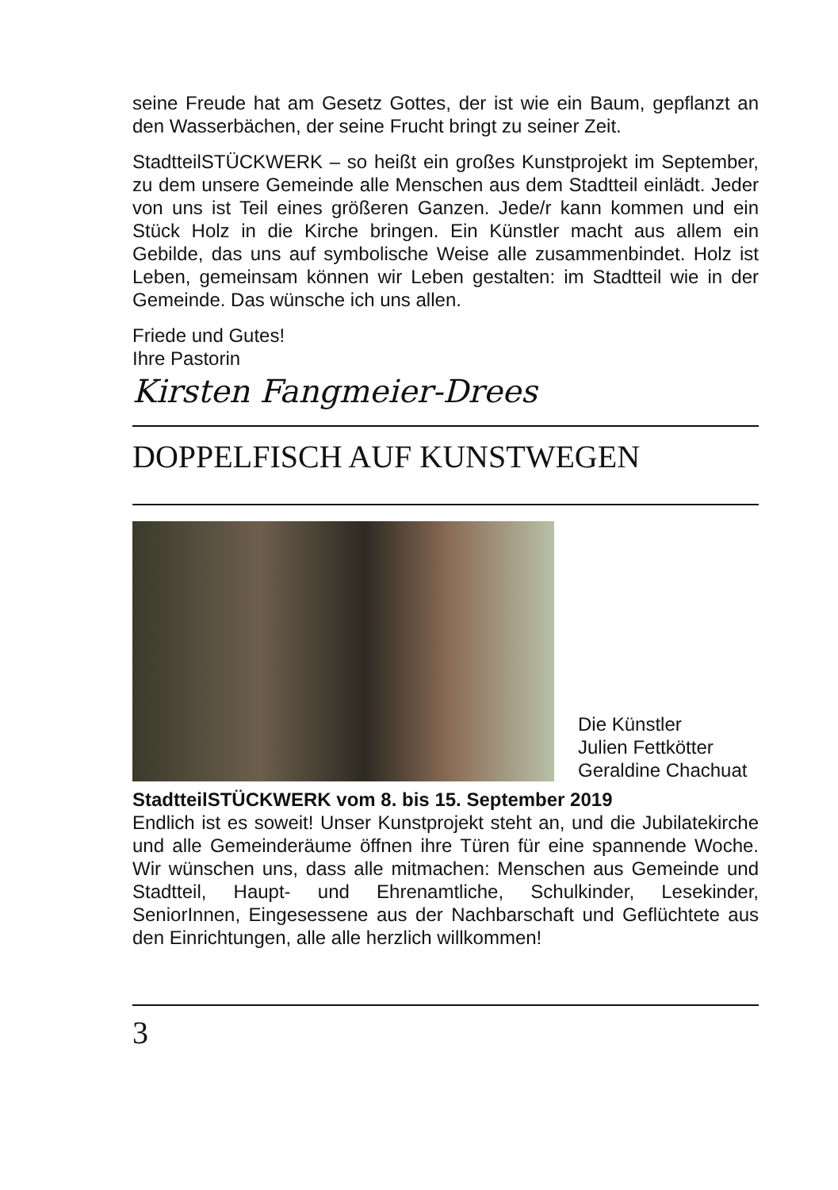seine Freude hat am Gesetz Gottes, der ist wie ein Baum, gepflanzt an den Wasserbächen, der seine Frucht bringt zu seiner Zeit.
StadtteilSTÜCKWERK – so heißt ein großes Kunstprojekt im September, zu dem unsere Gemeinde alle Menschen aus dem Stadtteil einlädt. Jeder von uns ist Teil eines größeren Ganzen. Jede/r kann kommen und ein Stück Holz in die Kirche bringen. Ein Künstler macht aus allem ein Gebilde, das uns auf symbolische Weise alle zusammenbindet. Holz ist Leben, gemeinsam können wir Leben gestalten: im Stadtteil wie in der Gemeinde. Das wünsche ich uns allen.
Friede und Gutes!
Ihre Pastorin
Kirsten Fangmeier-Drees
DOPPELFISCH AUF KUNSTWEGEN
Die Künstler
Julien Fettkötter
Geraldine Chachuat
StadtteilSTÜCKWERK vom 8. bis 15. September 2019
Endlich ist es soweit! Unser Kunstprojekt steht an, und die Jubilatekirche und alle Gemeinderäume öffnen ihre Türen für eine spannende Woche. Wir wünschen uns, dass alle mitmachen: Menschen aus Gemeinde und Stadtteil, Haupt- und Ehrenamtliche, Schulkinder, Lesekinder, SeniorInnen, Eingesessene aus der Nachbarschaft und Geflüchtete aus den Einrichtungen, alle alle herzlich willkommen!
3